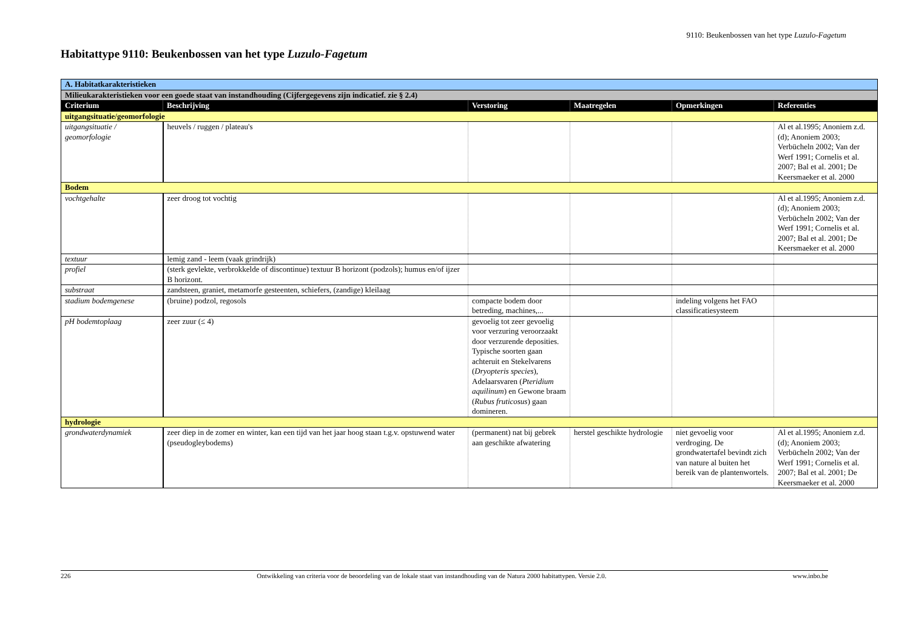9110: Beukenbossen van het type Luzulo-Fagetum
Habitattype 9110: Beukenbossen van het type Luzulo-Fagetum
| A. Habitatkarakteristieken | | | | | |
| Milieukarakteristieken voor een goede staat van instandhouding (Cijfergegevens zijn indicatief. zie § 2.4) | | | | | |
| Criterium | Beschrijving | Verstoring | Maatregelen | Opmerkingen | Referenties |
| uitgangsituatie/geomorfologie | | | | | |
| uitgangsituatie / geomorfologie | heuvels / ruggen / plateau's | | | | Al et al.1995; Anoniem z.d. (d); Anoniem 2003; Verbücheln 2002; Van der Werf 1991; Cornelis et al. 2007; Bal et al. 2001; De Keersmaeker et al. 2000 |
| Bodem | | | | | |
| vochtgehalte | zeer droog tot vochtig | | | | Al et al.1995; Anoniem z.d. (d); Anoniem 2003; Verbücheln 2002; Van der Werf 1991; Cornelis et al. 2007; Bal et al. 2001; De Keersmaeker et al. 2000 |
| textuur | lemig zand - leem (vaak grindrijk) | | | | |
| profiel | (sterk gevlekte, verbrokkelde of discontinue) textuur B horizont (podzols); humus en/of ijzer B horizont. | | | | |
| substraat | zandsteen, graniet, metamorfe gesteenten, schiefers, (zandige) kleilaag | | | | |
| stadium bodemgenese | (bruine) podzol, regosols | compacte bodem door betreding, machines,... | | indeling volgens het FAO classificatiesysteem | |
| pH bodemtoplaag | zeer zuur (≤ 4) | gevoelig tot zeer gevoelig voor verzuring veroorzaakt door verzurende deposities. Typische soorten gaan achteruit en Stekelvarens ( Dryopteris species ), Adelaarsvaren ( Pteridium aquilinum ) en Gewone braam ( Rubus fruticosus ) gaan domineren. | | | |
| hydrologie | | | | | |
| grondwaterdynamiek | zeer diep in de zomer en winter, kan een tijd van het jaar hoog staan t.g.v. opstuwend water (pseudogleybodems) | (permanent) nat bij gebrek aan geschikte afwatering | herstel geschikte hydrologie | niet gevoelig voor verdroging. De grondwatertafel bevindt zich van nature al buiten het bereik van de plantenwortels. | Al et al.1995; Anoniem z.d. (d); Anoniem 2003; Verbücheln 2002; Van der Werf 1991; Cornelis et al. 2007; Bal et al. 2001; De Keersmaeker et al. 2000 |
226 Ontwikkeling van criteria voor de beoordeling van de lokale staat van instandhouding van de Natura 2000 habitattypen. Versie 2.0. www.inbo.be